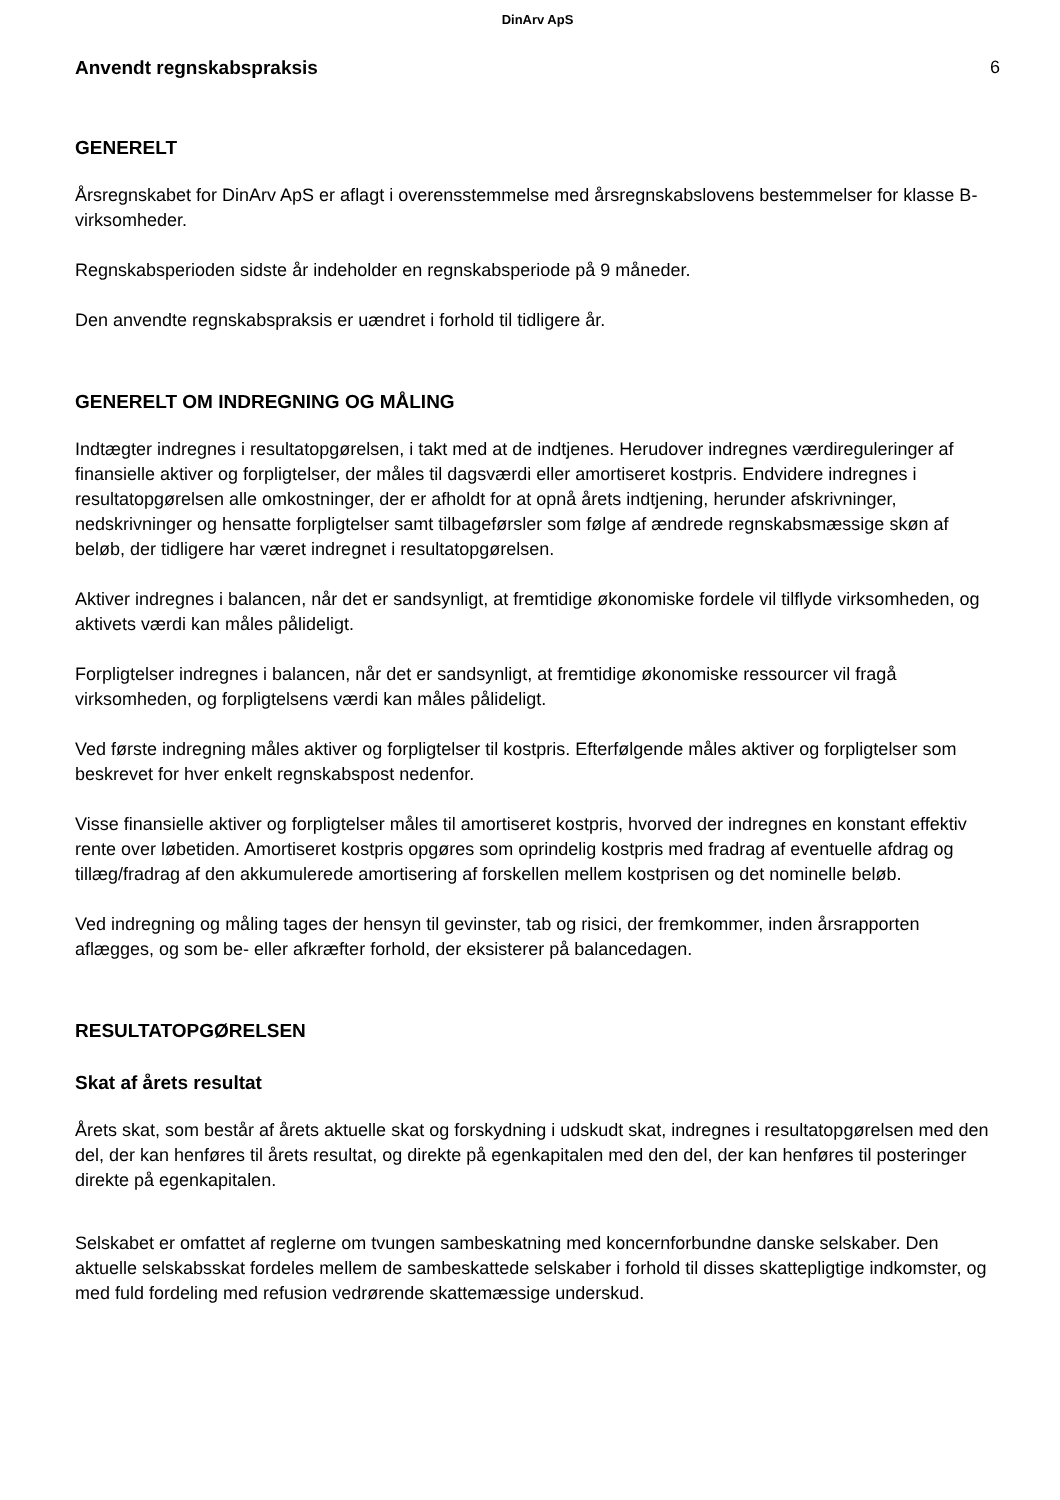DinArv ApS
Anvendt regnskabspraksis 6
GENERELT
Årsregnskabet for DinArv ApS er aflagt i overensstemmelse med årsregnskabslovens bestemmelser for klasse B-virksomheder.
Regnskabsperioden sidste år indeholder en regnskabsperiode på 9 måneder.
Den anvendte regnskabspraksis er uændret i forhold til tidligere år.
GENERELT OM INDREGNING OG MÅLING
Indtægter indregnes i resultatopgørelsen, i takt med at de indtjenes. Herudover indregnes værdireguleringer af finansielle aktiver og forpligtelser, der måles til dagsværdi eller amortiseret kostpris. Endvidere indregnes i resultatopgørelsen alle omkostninger, der er afholdt for at opnå årets indtjening, herunder afskrivninger, nedskrivninger og hensatte forpligtelser samt tilbageførsler som følge af ændrede regnskabsmæssige skøn af beløb, der tidligere har været indregnet i resultatopgørelsen.
Aktiver indregnes i balancen, når det er sandsynligt, at fremtidige økonomiske fordele vil tilflyde virksomheden, og aktivets værdi kan måles pålideligt.
Forpligtelser indregnes i balancen, når det er sandsynligt, at fremtidige økonomiske ressourcer vil fragå virksomheden, og forpligtelsens værdi kan måles pålideligt.
Ved første indregning måles aktiver og forpligtelser til kostpris. Efterfølgende måles aktiver og forpligtelser som beskrevet for hver enkelt regnskabspost nedenfor.
Visse finansielle aktiver og forpligtelser måles til amortiseret kostpris, hvorved der indregnes en konstant effektiv rente over løbetiden. Amortiseret kostpris opgøres som oprindelig kostpris med fradrag af eventuelle afdrag og tillæg/fradrag af den akkumulerede amortisering af forskellen mellem kostprisen og det nominelle beløb.
Ved indregning og måling tages der hensyn til gevinster, tab og risici, der fremkommer, inden årsrapporten aflægges, og som be- eller afkræfter forhold, der eksisterer på balancedagen.
RESULTATOPGØRELSEN
Skat af årets resultat
Årets skat, som består af årets aktuelle skat og forskydning i udskudt skat, indregnes i resultatopgørelsen med den del, der kan henføres til årets resultat, og direkte på egenkapitalen med den del, der kan henføres til posteringer direkte på egenkapitalen.
Selskabet er omfattet af reglerne om tvungen sambeskatning med koncernforbundne danske selskaber. Den aktuelle selskabsskat fordeles mellem de sambeskattede selskaber i forhold til disses skattepligtige indkomster, og med fuld fordeling med refusion vedrørende skattemæssige underskud.